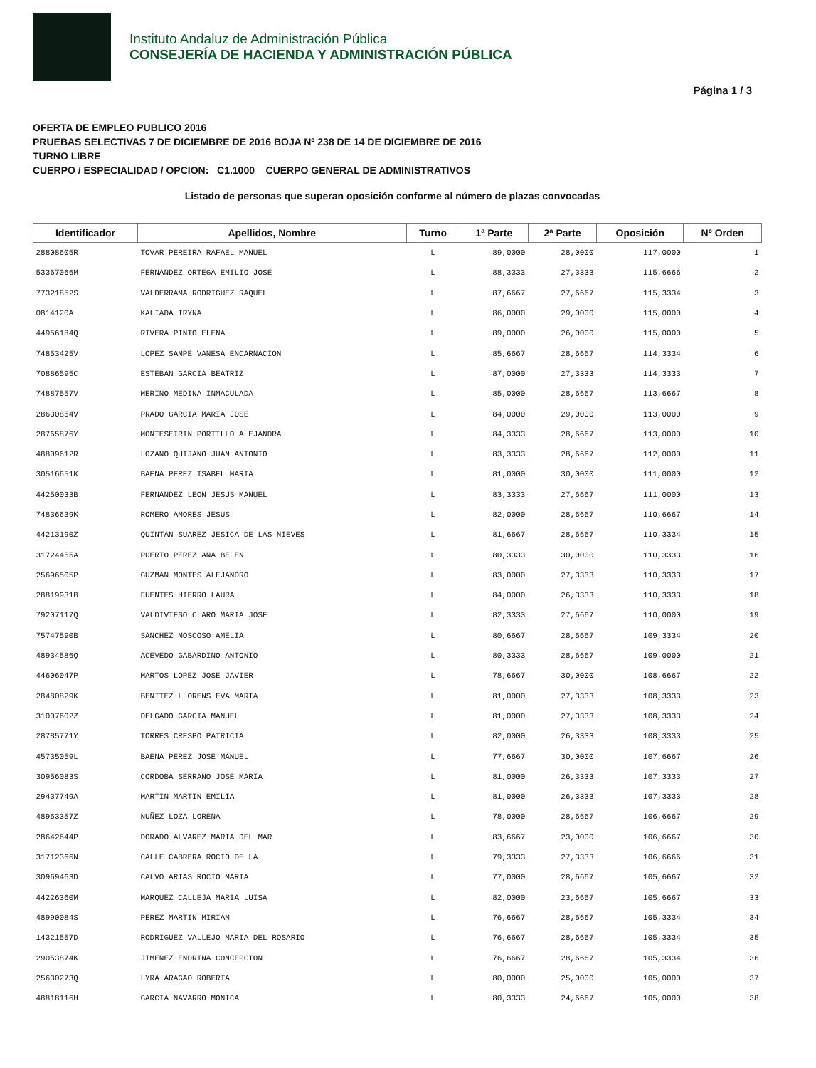Instituto Andaluz de Administración Pública
CONSEJERÍA DE HACIENDA Y ADMINISTRACIÓN PÚBLICA
Página 1 / 3
OFERTA DE EMPLEO PUBLICO 2016
PRUEBAS SELECTIVAS 7 DE DICIEMBRE DE 2016 BOJA Nº 238 DE 14 DE DICIEMBRE DE 2016
TURNO LIBRE
CUERPO / ESPECIALIDAD / OPCION: C1.1000 CUERPO GENERAL DE ADMINISTRATIVOS
Listado de personas que superan oposición conforme al número de plazas convocadas
| Identificador | Apellidos, Nombre | Turno | 1ª Parte | 2ª Parte | Oposición | Nº Orden |
| --- | --- | --- | --- | --- | --- | --- |
| 28808605R | TOVAR PEREIRA RAFAEL MANUEL | L | 89,0000 | 28,0000 | 117,0000 | 1 |
| 53367066M | FERNANDEZ ORTEGA EMILIO JOSE | L | 88,3333 | 27,3333 | 115,6666 | 2 |
| 77321852S | VALDERRAMA RODRIGUEZ RAQUEL | L | 87,6667 | 27,6667 | 115,3334 | 3 |
| 0814120A | KALIADA IRYNA | L | 86,0000 | 29,0000 | 115,0000 | 4 |
| 44956184Q | RIVERA PINTO ELENA | L | 89,0000 | 26,0000 | 115,0000 | 5 |
| 74853425V | LOPEZ SAMPE VANESA ENCARNACION | L | 85,6667 | 28,6667 | 114,3334 | 6 |
| 70886595C | ESTEBAN GARCIA BEATRIZ | L | 87,0000 | 27,3333 | 114,3333 | 7 |
| 74887557V | MERINO MEDINA INMACULADA | L | 85,0000 | 28,6667 | 113,6667 | 8 |
| 28630854V | PRADO GARCIA MARIA JOSE | L | 84,0000 | 29,0000 | 113,0000 | 9 |
| 28765876Y | MONTESEIRIN PORTILLO ALEJANDRA | L | 84,3333 | 28,6667 | 113,0000 | 10 |
| 48809612R | LOZANO QUIJANO JUAN ANTONIO | L | 83,3333 | 28,6667 | 112,0000 | 11 |
| 30516651K | BAENA PEREZ ISABEL MARIA | L | 81,0000 | 30,0000 | 111,0000 | 12 |
| 44250033B | FERNANDEZ LEON JESUS MANUEL | L | 83,3333 | 27,6667 | 111,0000 | 13 |
| 74836639K | ROMERO AMORES JESUS | L | 82,0000 | 28,6667 | 110,6667 | 14 |
| 44213190Z | QUINTAN SUAREZ JESICA DE LAS NIEVES | L | 81,6667 | 28,6667 | 110,3334 | 15 |
| 31724455A | PUERTO PEREZ ANA BELEN | L | 80,3333 | 30,0000 | 110,3333 | 16 |
| 25696505P | GUZMAN MONTES ALEJANDRO | L | 83,0000 | 27,3333 | 110,3333 | 17 |
| 28819931B | FUENTES HIERRO LAURA | L | 84,0000 | 26,3333 | 110,3333 | 18 |
| 79207117Q | VALDIVIESO CLARO MARIA JOSE | L | 82,3333 | 27,6667 | 110,0000 | 19 |
| 75747590B | SANCHEZ MOSCOSO AMELIA | L | 80,6667 | 28,6667 | 109,3334 | 20 |
| 48934586Q | ACEVEDO GABARDINO ANTONIO | L | 80,3333 | 28,6667 | 109,0000 | 21 |
| 44606047P | MARTOS LOPEZ JOSE JAVIER | L | 78,6667 | 30,0000 | 108,6667 | 22 |
| 28480829K | BENITEZ LLORENS EVA MARIA | L | 81,0000 | 27,3333 | 108,3333 | 23 |
| 31007602Z | DELGADO GARCIA MANUEL | L | 81,0000 | 27,3333 | 108,3333 | 24 |
| 28785771Y | TORRES CRESPO PATRICIA | L | 82,0000 | 26,3333 | 108,3333 | 25 |
| 45735059L | BAENA PEREZ JOSE MANUEL | L | 77,6667 | 30,0000 | 107,6667 | 26 |
| 30956083S | CORDOBA SERRANO JOSE MARIA | L | 81,0000 | 26,3333 | 107,3333 | 27 |
| 29437749A | MARTIN MARTIN EMILIA | L | 81,0000 | 26,3333 | 107,3333 | 28 |
| 48963357Z | NUÑEZ LOZA LORENA | L | 78,0000 | 28,6667 | 106,6667 | 29 |
| 28642644P | DORADO ALVAREZ MARIA DEL MAR | L | 83,6667 | 23,0000 | 106,6667 | 30 |
| 31712366N | CALLE CABRERA ROCIO DE LA | L | 79,3333 | 27,3333 | 106,6666 | 31 |
| 30969463D | CALVO ARIAS ROCIO MARIA | L | 77,0000 | 28,6667 | 105,6667 | 32 |
| 44226360M | MARQUEZ CALLEJA MARIA LUISA | L | 82,0000 | 23,6667 | 105,6667 | 33 |
| 48990084S | PEREZ MARTIN MIRIAM | L | 76,6667 | 28,6667 | 105,3334 | 34 |
| 14321557D | RODRIGUEZ VALLEJO MARIA DEL ROSARIO | L | 76,6667 | 28,6667 | 105,3334 | 35 |
| 29053874K | JIMENEZ ENDRINA CONCEPCION | L | 76,6667 | 28,6667 | 105,3334 | 36 |
| 25630273Q | LYRA ARAGAO ROBERTA | L | 80,0000 | 25,0000 | 105,0000 | 37 |
| 48818116H | GARCIA NAVARRO MONICA | L | 80,3333 | 24,6667 | 105,0000 | 38 |